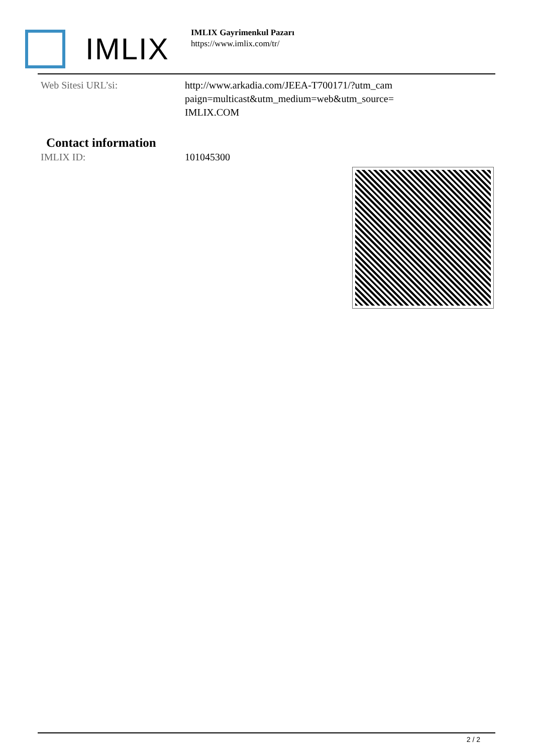IMLIX
IMLIX Gayrimenkul Pazarı
https://www.imlix.com/tr/
Web Sitesi URL’si: http://www.arkadia.com/JEEA-T700171/?utm_cam paign=multicast&utm_medium=web&utm_source= IMLIX.COM
Contact information
IMLIX ID: 101045300
2 / 2